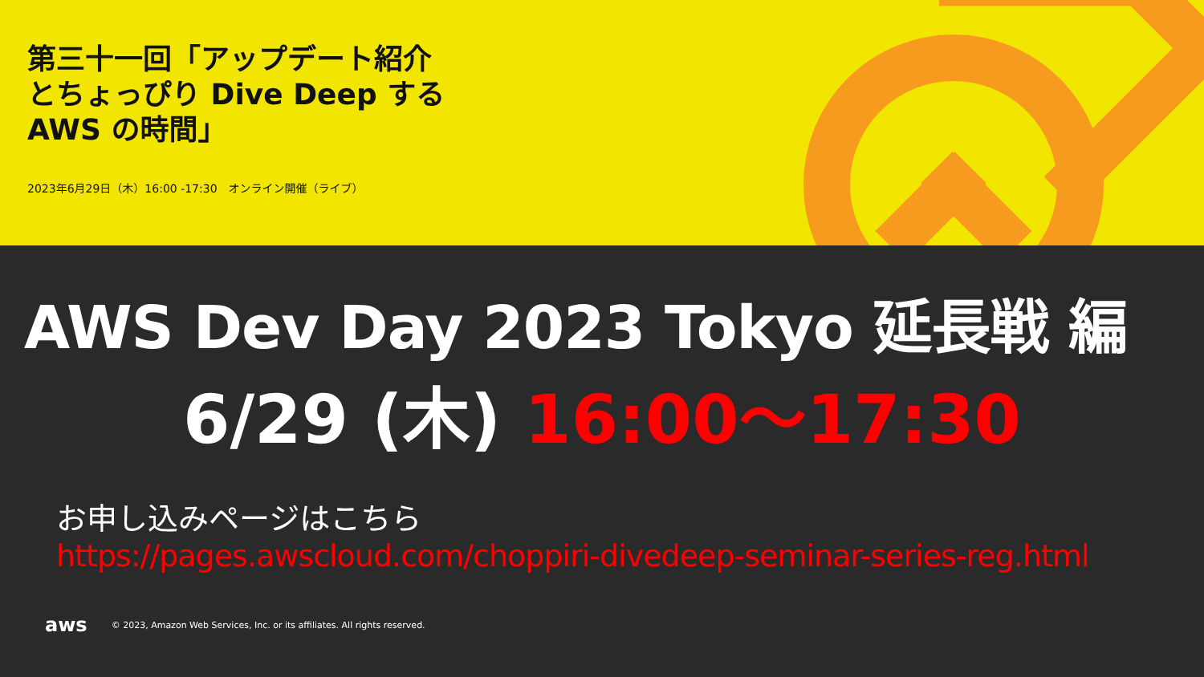第三十一回「アップデート紹介
とちょっぴり Dive Deep する
AWS の時間」
2023年6月29日（木）16:00 -17:30　オンライン開催（ライブ）
AWS Dev Day 2023 Tokyo 延長戦 編
6/29 (木) 16:00～17:30
お申し込みページはこちら
https://pages.awscloud.com/choppiri-divedeep-seminar-series-reg.html
aws © 2023, Amazon Web Services, Inc. or its affiliates. All rights reserved.